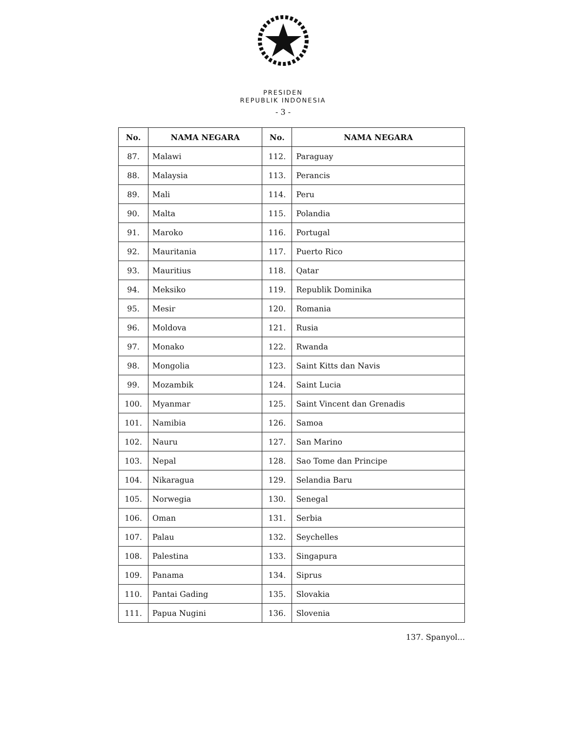PRESIDEN
REPUBLIK INDONESIA
- 3 -
| No. | NAMA NEGARA | No. | NAMA NEGARA |
| --- | --- | --- | --- |
| 87. | Malawi | 112. | Paraguay |
| 88. | Malaysia | 113. | Perancis |
| 89. | Mali | 114. | Peru |
| 90. | Malta | 115. | Polandia |
| 91. | Maroko | 116. | Portugal |
| 92. | Mauritania | 117. | Puerto Rico |
| 93. | Mauritius | 118. | Qatar |
| 94. | Meksiko | 119. | Republik Dominika |
| 95. | Mesir | 120. | Romania |
| 96. | Moldova | 121. | Rusia |
| 97. | Monako | 122. | Rwanda |
| 98. | Mongolia | 123. | Saint Kitts dan Navis |
| 99. | Mozambik | 124. | Saint Lucia |
| 100. | Myanmar | 125. | Saint Vincent dan Grenadis |
| 101. | Namibia | 126. | Samoa |
| 102. | Nauru | 127. | San Marino |
| 103. | Nepal | 128. | Sao Tome dan Principe |
| 104. | Nikaragua | 129. | Selandia Baru |
| 105. | Norwegia | 130. | Senegal |
| 106. | Oman | 131. | Serbia |
| 107. | Palau | 132. | Seychelles |
| 108. | Palestina | 133. | Singapura |
| 109. | Panama | 134. | Siprus |
| 110. | Pantai Gading | 135. | Slovakia |
| 111. | Papua Nugini | 136. | Slovenia |
137. Spanyol...